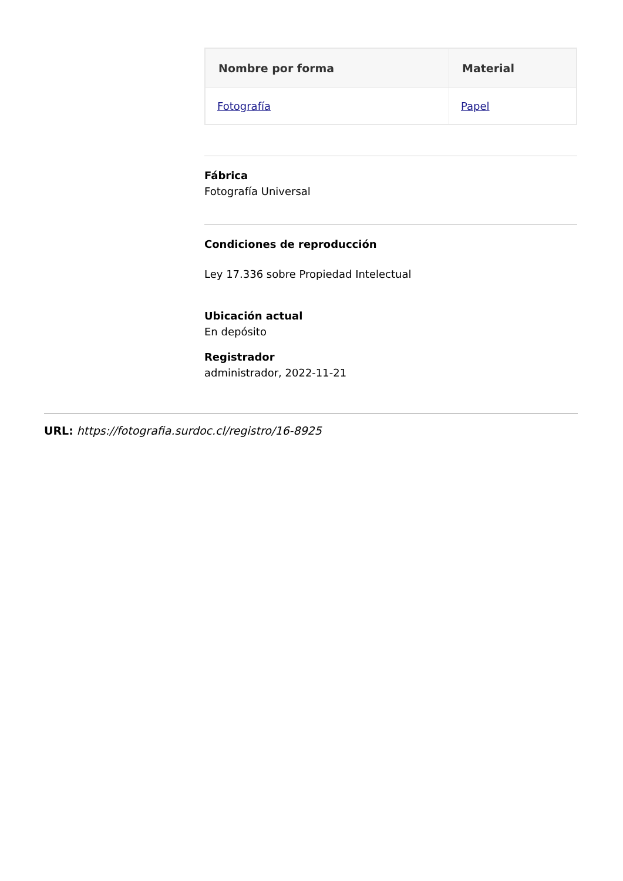| Nombre por forma | Material |
| --- | --- |
| Fotografía | Papel |
Fábrica
Fotografía Universal
Condiciones de reproducción
Ley 17.336 sobre Propiedad Intelectual
Ubicación actual
En depósito
Registrador
administrador, 2022-11-21
URL: https://fotografia.surdoc.cl/registro/16-8925